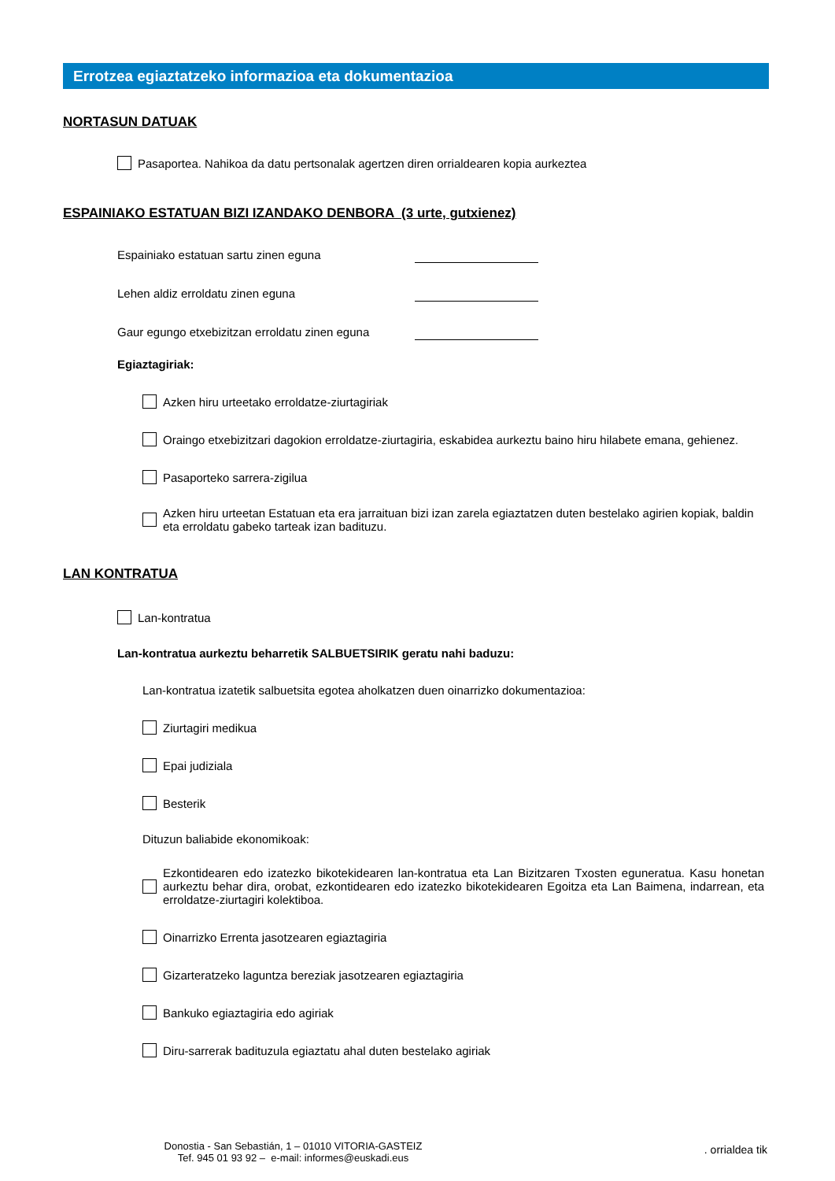Errotzea egiaztatzeko informazioa eta dokumentazioa
NORTASUN DATUAK
Pasaportea. Nahikoa da datu pertsonalak agertzen diren orrialdearen kopia aurkeztea
ESPAINIAKO ESTATUAN BIZI IZANDAKO DENBORA (3 urte, gutxienez)
Espainiako estatuan sartu zinen eguna
Lehen aldiz erroldatu zinen eguna
Gaur egungo etxebizitzan erroldatu zinen eguna
Egiaztagiriak:
Azken hiru urteetako erroldatze-ziurtagiriak
Oraingo etxebizitzari dagokion erroldatze-ziurtagiria, eskabidea aurkeztu baino hiru hilabete emana, gehienez.
Pasaporteko sarrera-zigilua
Azken hiru urteetan Estatuan eta era jarraituan bizi izan zarela egiaztatzen duten bestelako agirien kopiak, baldin eta erroldatu gabeko tarteak izan badituzu.
LAN KONTRATUA
Lan-kontratua
Lan-kontratua aurkeztu beharretik SALBUETSIRIK geratu nahi baduzu:
Lan-kontratua izatetik salbuetsita egotea aholkatzen duen oinarrizko dokumentazioa:
Ziurtagiri medikua
Epai judiziala
Besterik
Dituzun baliabide ekonomikoak:
Ezkontidearen edo izatezko bikotekidearen lan-kontratua eta Lan Bizitzaren Txosten eguneratua. Kasu honetan aurkeztu behar dira, orobat, ezkontidearen edo izatezko bikotekidearen Egoitza eta Lan Baimena, indarrean, eta erroldatze-ziurtagiri kolektiboa.
Oinarrizko Errenta jasotzearen egiaztagiria
Gizarteratzeko laguntza bereziak jasotzearen egiaztagiria
Bankuko egiaztagiria edo agiriak
Diru-sarrerak badituzula egiaztatu ahal duten bestelako agiriak
Donostia - San Sebastián, 1 – 01010 VITORIA-GASTEIZ
Tef. 945 01 93 92 – e-mail: informes@euskadi.eus
. orrialdea tik